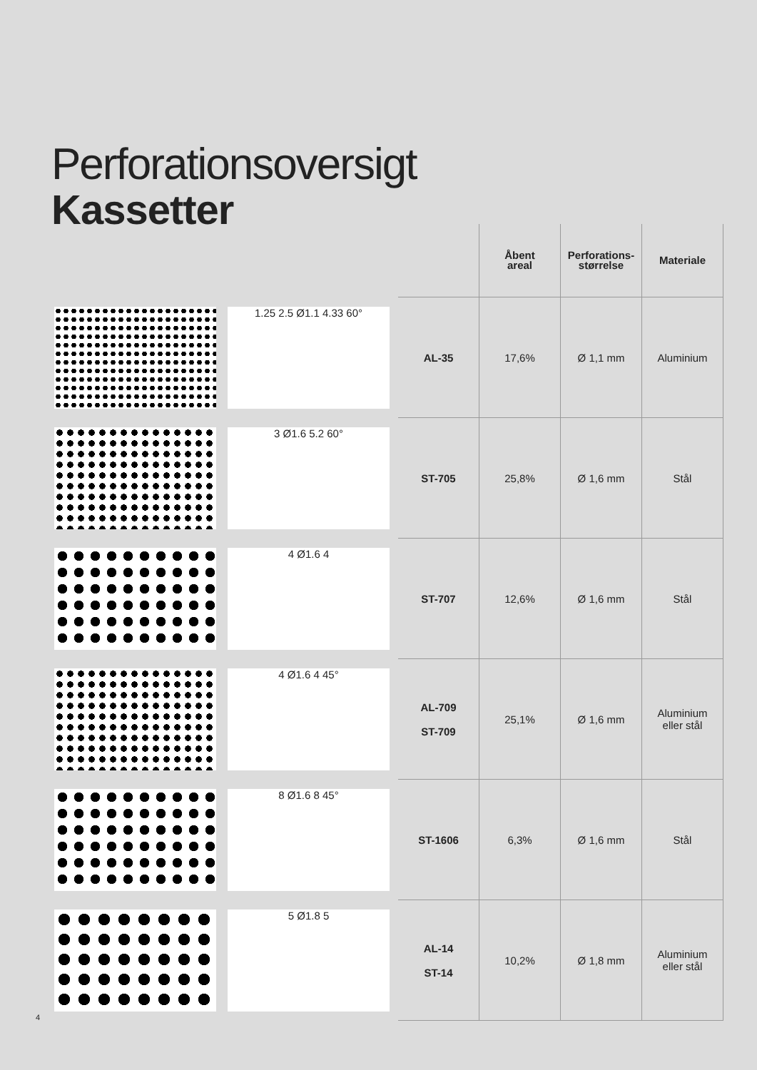Perforationsoversigt
Kassetter
| | | | Åbent areal | Perforations- størrelse | Materiale |
| --- | --- | --- | --- | --- | --- |
| | 1.25 2.5 Ø1.1 4.33 60° | AL-35 | 17,6% | Ø 1,1 mm | Aluminium |
| | 3 Ø1.6 5.2 60° | ST-705 | 25,8% | Ø 1,6 mm | Stål |
| | 4 Ø1.6 4 | ST-707 | 12,6% | Ø 1,6 mm | Stål |
| | 4 Ø1.6 4 45° | AL-709 ST-709 | 25,1% | Ø 1,6 mm | Aluminium eller stål |
| | 8 Ø1.6 8 45° | ST-1606 | 6,3% | Ø 1,6 mm | Stål |
| | 5 Ø1.8 5 | AL-14 ST-14 | 10,2% | Ø 1,8 mm | Aluminium eller stål |
4